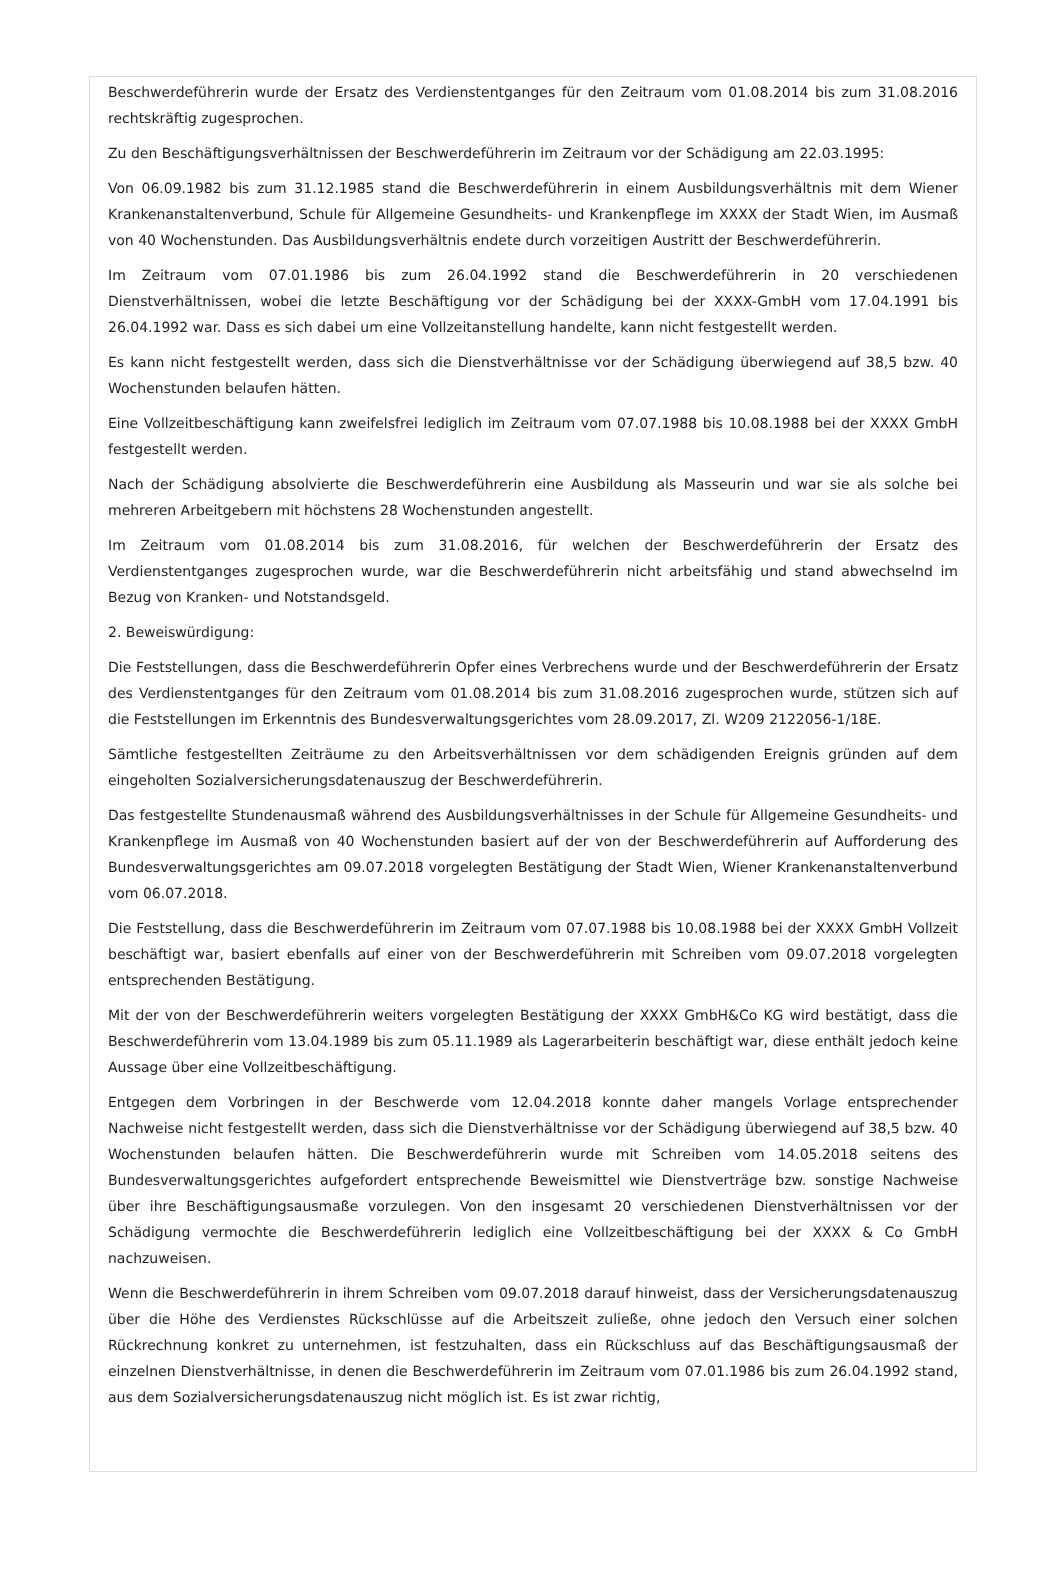Beschwerdeführerin wurde der Ersatz des Verdienstentganges für den Zeitraum vom 01.08.2014 bis zum 31.08.2016 rechtskräftig zugesprochen.
Zu den Beschäftigungsverhältnissen der Beschwerdeführerin im Zeitraum vor der Schädigung am 22.03.1995:
Von 06.09.1982 bis zum 31.12.1985 stand die Beschwerdeführerin in einem Ausbildungsverhältnis mit dem Wiener Krankenanstaltenverbund, Schule für Allgemeine Gesundheits- und Krankenpflege im XXXX der Stadt Wien, im Ausmaß von 40 Wochenstunden. Das Ausbildungsverhältnis endete durch vorzeitigen Austritt der Beschwerdeführerin.
Im Zeitraum vom 07.01.1986 bis zum 26.04.1992 stand die Beschwerdeführerin in 20 verschiedenen Dienstverhältnissen, wobei die letzte Beschäftigung vor der Schädigung bei der XXXX-GmbH vom 17.04.1991 bis 26.04.1992 war. Dass es sich dabei um eine Vollzeitanstellung handelte, kann nicht festgestellt werden.
Es kann nicht festgestellt werden, dass sich die Dienstverhältnisse vor der Schädigung überwiegend auf 38,5 bzw. 40 Wochenstunden belaufen hätten.
Eine Vollzeitbeschäftigung kann zweifelsfrei lediglich im Zeitraum vom 07.07.1988 bis 10.08.1988 bei der XXXX GmbH festgestellt werden.
Nach der Schädigung absolvierte die Beschwerdeführerin eine Ausbildung als Masseurin und war sie als solche bei mehreren Arbeitgebern mit höchstens 28 Wochenstunden angestellt.
Im Zeitraum vom 01.08.2014 bis zum 31.08.2016, für welchen der Beschwerdeführerin der Ersatz des Verdienstentganges zugesprochen wurde, war die Beschwerdeführerin nicht arbeitsfähig und stand abwechselnd im Bezug von Kranken- und Notstandsgeld.
2. Beweiswürdigung:
Die Feststellungen, dass die Beschwerdeführerin Opfer eines Verbrechens wurde und der Beschwerdeführerin der Ersatz des Verdienstentganges für den Zeitraum vom 01.08.2014 bis zum 31.08.2016 zugesprochen wurde, stützen sich auf die Feststellungen im Erkenntnis des Bundesverwaltungsgerichtes vom 28.09.2017, Zl. W209 2122056-1/18E.
Sämtliche festgestellten Zeiträume zu den Arbeitsverhältnissen vor dem schädigenden Ereignis gründen auf dem eingeholten Sozialversicherungsdatenauszug der Beschwerdeführerin.
Das festgestellte Stundenausmaß während des Ausbildungsverhältnisses in der Schule für Allgemeine Gesundheits- und Krankenpflege im Ausmaß von 40 Wochenstunden basiert auf der von der Beschwerdeführerin auf Aufforderung des Bundesverwaltungsgerichtes am 09.07.2018 vorgelegten Bestätigung der Stadt Wien, Wiener Krankenanstaltenverbund vom 06.07.2018.
Die Feststellung, dass die Beschwerdeführerin im Zeitraum vom 07.07.1988 bis 10.08.1988 bei der XXXX GmbH Vollzeit beschäftigt war, basiert ebenfalls auf einer von der Beschwerdeführerin mit Schreiben vom 09.07.2018 vorgelegten entsprechenden Bestätigung.
Mit der von der Beschwerdeführerin weiters vorgelegten Bestätigung der XXXX GmbH&Co KG wird bestätigt, dass die Beschwerdeführerin vom 13.04.1989 bis zum 05.11.1989 als Lagerarbeiterin beschäftigt war, diese enthält jedoch keine Aussage über eine Vollzeitbeschäftigung.
Entgegen dem Vorbringen in der Beschwerde vom 12.04.2018 konnte daher mangels Vorlage entsprechender Nachweise nicht festgestellt werden, dass sich die Dienstverhältnisse vor der Schädigung überwiegend auf 38,5 bzw. 40 Wochenstunden belaufen hätten. Die Beschwerdeführerin wurde mit Schreiben vom 14.05.2018 seitens des Bundesverwaltungsgerichtes aufgefordert entsprechende Beweismittel wie Dienstverträge bzw. sonstige Nachweise über ihre Beschäftigungsausmaße vorzulegen. Von den insgesamt 20 verschiedenen Dienstverhältnissen vor der Schädigung vermochte die Beschwerdeführerin lediglich eine Vollzeitbeschäftigung bei der XXXX & Co GmbH nachzuweisen.
Wenn die Beschwerdeführerin in ihrem Schreiben vom 09.07.2018 darauf hinweist, dass der Versicherungsdatenauszug über die Höhe des Verdienstes Rückschlüsse auf die Arbeitszeit zuließe, ohne jedoch den Versuch einer solchen Rückrechnung konkret zu unternehmen, ist festzuhalten, dass ein Rückschluss auf das Beschäftigungsausmaß der einzelnen Dienstverhältnisse, in denen die Beschwerdeführerin im Zeitraum vom 07.01.1986 bis zum 26.04.1992 stand, aus dem Sozialversicherungsdatenauszug nicht möglich ist. Es ist zwar richtig,